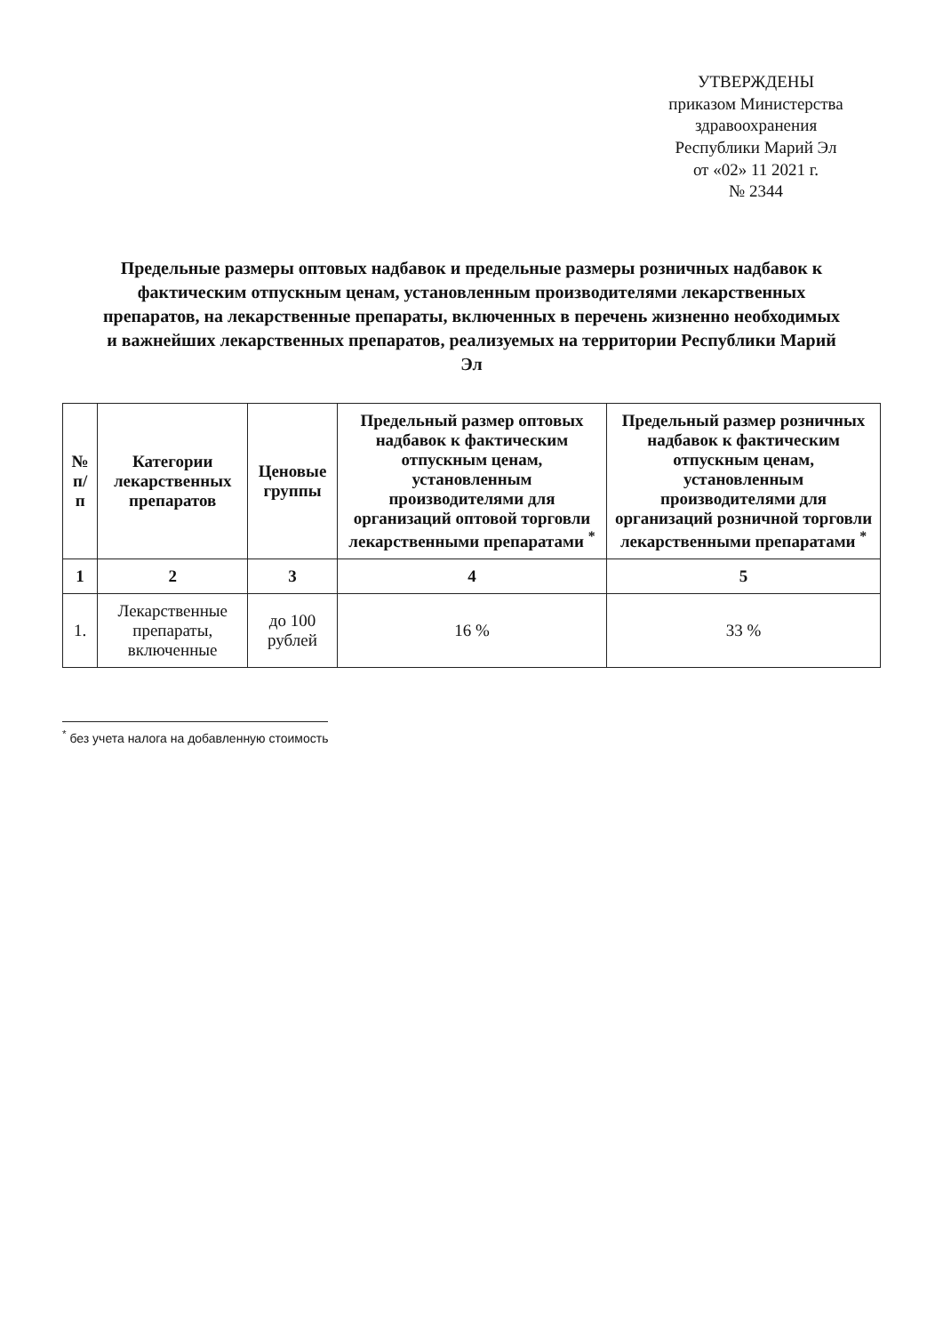УТВЕРЖДЕНЫ
приказом Министерства
здравоохранения
Республики Марий Эл
от «02» 11 2021 г.
№ 2344
Предельные размеры оптовых надбавок и предельные размеры розничных надбавок к фактическим отпускным ценам, установленным производителями лекарственных препаратов, на лекарственные препараты, включенных в перечень жизненно необходимых и важнейших лекарственных препаратов, реализуемых на территории Республики Марий Эл
| № п/п | Категории лекарственных препаратов | Ценовые группы | Предельный размер оптовых надбавок к фактическим отпускным ценам, установленным производителями для организаций оптовой торговли лекарственными препаратами <sup>*</sup> | Предельный размер розничных надбавок к фактическим отпускным ценам, установленным производителями для организаций розничной торговли лекарственными препаратами <sup>*</sup> |
| --- | --- | --- | --- | --- |
| 1 | 2 | 3 | 4 | 5 |
| 1. | Лекарственные препараты, включенные | до 100 рублей | 16 % | 33 % |
<sup>*</sup> без учета налога на добавленную стоимость